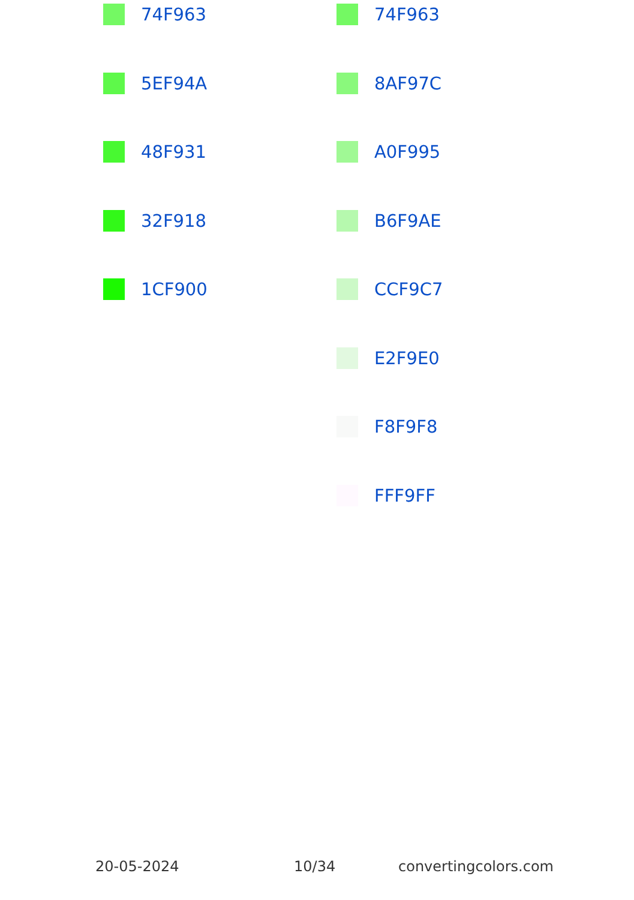74F963
5EF94A
48F931
32F918
1CF900
74F963
8AF97C
A0F995
B6F9AE
CCF9C7
E2F9E0
F8F9F8
FFF9FF
20-05-2024 10/34 convertingcolors.com